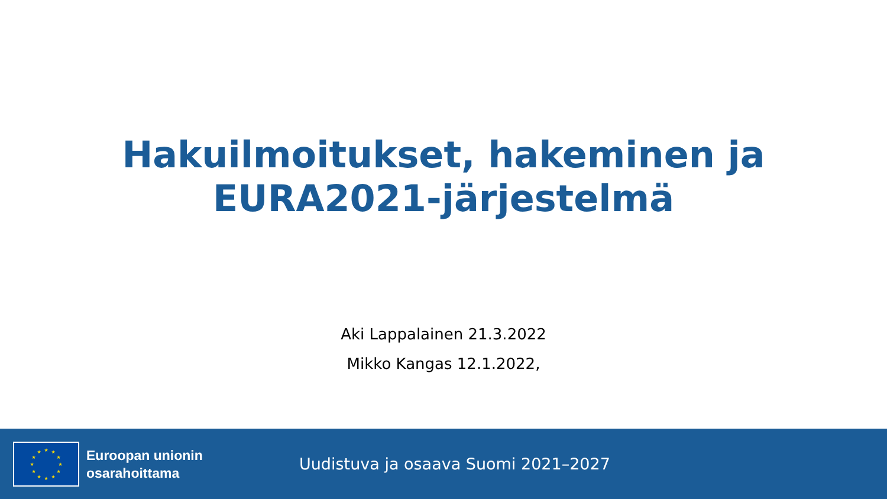Hakuilmoitukset, hakeminen ja
EURA2021-järjestelmä
Aki Lappalainen 21.3.2022
Mikko Kangas 12.1.2022,
★
★
★
★
★
★
★
★
★
★
★
★
Euroopan unionin
osarahoittama
Uudistuva ja osaava Suomi 2021–2027